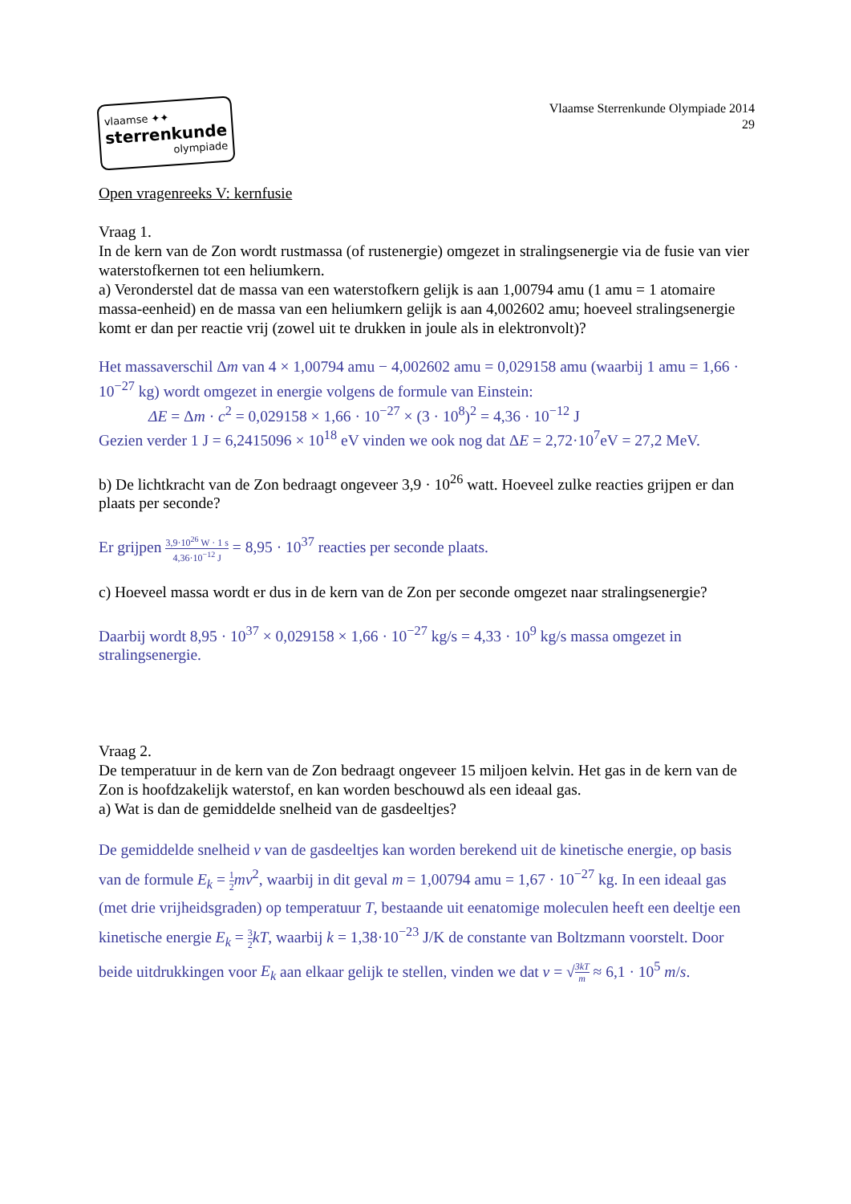vlaamse ✦✦
sterrenkunde
olympiade
Vlaamse Sterrenkunde Olympiade 2014
29
Open vragenreeks V: kernfusie
Vraag 1.
In de kern van de Zon wordt rustmassa (of rustenergie) omgezet in stralingsenergie via de fusie van vier waterstofkernen tot een heliumkern.
a) Veronderstel dat de massa van een waterstofkern gelijk is aan 1,00794 amu (1 amu = 1 atomaire massa-eenheid) en de massa van een heliumkern gelijk is aan 4,002602 amu; hoeveel stralingsenergie komt er dan per reactie vrij (zowel uit te drukken in joule als in elektronvolt)?
Het massaverschil Δm van 4 × 1,00794 amu − 4,002602 amu = 0,029158 amu (waarbij 1 amu = 1,66 · 10<sup>−27</sup> kg) wordt omgezet in energie volgens de formule van Einstein:
ΔE = Δm · c<sup>2</sup> = 0,029158 × 1,66 · 10<sup>−27</sup> × (3 · 10<sup>8</sup>)<sup>2</sup> = 4,36 · 10<sup>−12</sup> J
Gezien verder 1 J = 6,2415096 × 10<sup>18</sup> eV vinden we ook nog dat ΔE = 2,72·10<sup>7</sup>eV = 27,2 MeV.
b) De lichtkracht van de Zon bedraagt ongeveer 3,9 · 10<sup>26</sup> watt. Hoeveel zulke reacties grijpen er dan plaats per seconde?
Er grijpen 3,9·10<sup>26</sup> W · 1 s 4,36·10<sup>−12</sup> J = 8,95 · 10<sup>37</sup> reacties per seconde plaats.
c) Hoeveel massa wordt er dus in de kern van de Zon per seconde omgezet naar stralingsenergie?
Daarbij wordt 8,95 · 10<sup>37</sup> × 0,029158 × 1,66 · 10<sup>−27</sup> kg/s = 4,33 · 10<sup>9</sup> kg/s massa omgezet in stralingsenergie.
Vraag 2.
De temperatuur in de kern van de Zon bedraagt ongeveer 15 miljoen kelvin. Het gas in de kern van de Zon is hoofdzakelijk waterstof, en kan worden beschouwd als een ideaal gas.
a) Wat is dan de gemiddelde snelheid van de gasdeeltjes?
De gemiddelde snelheid v van de gasdeeltjes kan worden berekend uit de kinetische energie, op basis van de formule E<sub>k</sub> = 1 2 mv<sup>2</sup>, waarbij in dit geval m = 1,00794 amu = 1,67 · 10<sup>−27</sup> kg. In een ideaal gas (met drie vrijheidsgraden) op temperatuur T, bestaande uit eenatomige moleculen heeft een deeltje een kinetische energie E<sub>k</sub> = 3 2 kT, waarbij k = 1,38·10<sup>−23</sup> J/K de constante van Boltzmann voorstelt. Door beide uitdrukkingen voor E<sub>k</sub> aan elkaar gelijk te stellen, vinden we dat v = √3kT m ≈ 6,1 · 10<sup>5</sup> m/s.